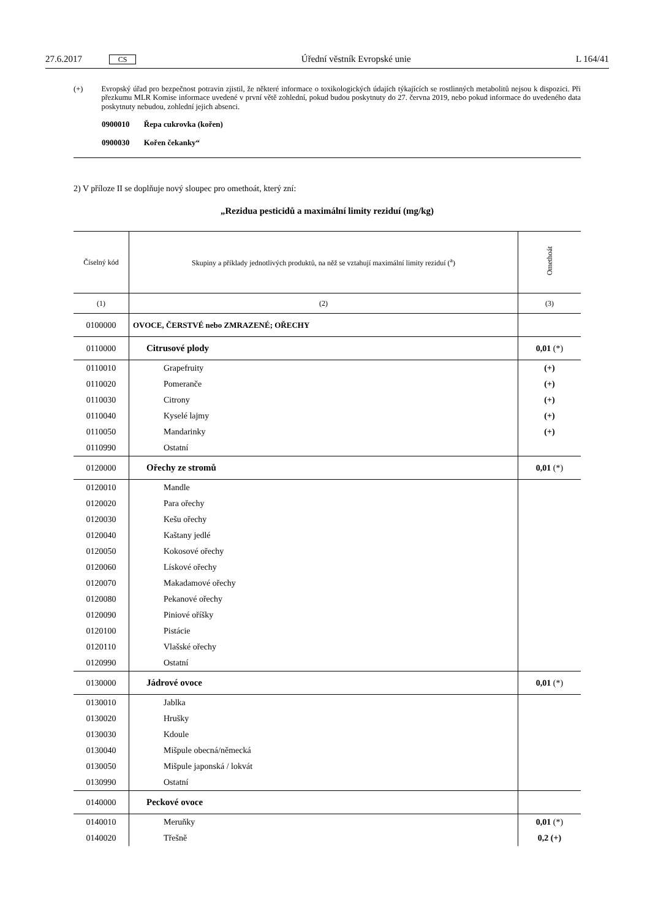27.6.2017 CS Úřední věstník Evropské unie L 164/41
(+) Evropský úřad pro bezpečnost potravin zjistil, že některé informace o toxikologických údajích týkajících se rostlinných metabolitů nejsou k dispozici. Při přezkumu MLR Komise informace uvedené v první větě zohlední, pokud budou poskytnuty do 27. června 2019, nebo pokud informace do uvedeného data poskytnuty nebudou, zohlední jejich absenci.
0900010 Řepa cukrovka (kořen)
0900030 Kořen čekanky“
2) V příloze II se doplňuje nový sloupec pro omethoát, který zní:
„Rezidua pesticidů a maximální limity reziduí (mg/kg)
| Číselný kód | Skupiny a příklady jednotlivých produktů, na něž se vztahují maximální limity reziduí (<sup>a</sup>) | Omethoát |
| --- | --- | --- |
| (1) | (2) | (3) |
| 0100000 | OVOCE, ČERSTVÉ nebo ZMRAZENÉ; OŘECHY | |
| 0110000 | Citrusové plody | 0,01 (*) |
| 0110010 | Grapefruity | (+) |
| 0110020 | Pomeranče | (+) |
| 0110030 | Citrony | (+) |
| 0110040 | Kyselé lajmy | (+) |
| 0110050 | Mandarinky | (+) |
| 0110990 | Ostatní | |
| 0120000 | Ořechy ze stromů | 0,01 (*) |
| 0120010 | Mandle | |
| 0120020 | Para ořechy | |
| 0120030 | Kešu ořechy | |
| 0120040 | Kaštany jedlé | |
| 0120050 | Kokosové ořechy | |
| 0120060 | Lískové ořechy | |
| 0120070 | Makadamové ořechy | |
| 0120080 | Pekanové ořechy | |
| 0120090 | Piniové oříšky | |
| 0120100 | Pistácie | |
| 0120110 | Vlašské ořechy | |
| 0120990 | Ostatní | |
| 0130000 | Jádrové ovoce | 0,01 (*) |
| 0130010 | Jablka | |
| 0130020 | Hrušky | |
| 0130030 | Kdoule | |
| 0130040 | Mišpule obecná/německá | |
| 0130050 | Mišpule japonská / lokvát | |
| 0130990 | Ostatní | |
| 0140000 | Peckové ovoce | |
| 0140010 | Meruňky | 0,01 (*) |
| 0140020 | Třešně | 0,2 (+) |